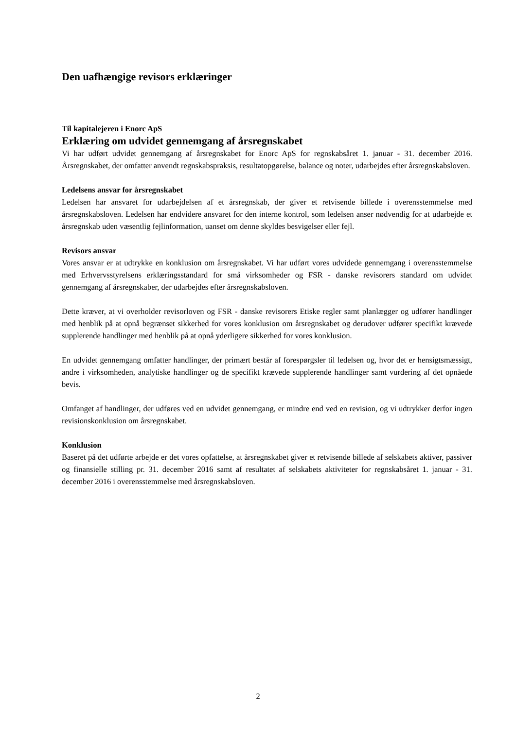Den uafhængige revisors erklæringer
Til kapitalejeren i Enorc ApS
Erklæring om udvidet gennemgang af årsregnskabet
Vi har udført udvidet gennemgang af årsregnskabet for Enorc ApS for regnskabsåret 1. januar - 31. december 2016. Årsregnskabet, der omfatter anvendt regnskabspraksis, resultatopgørelse, balance og noter, udarbejdes efter årsregnskabsloven.
Ledelsens ansvar for årsregnskabet
Ledelsen har ansvaret for udarbejdelsen af et årsregnskab, der giver et retvisende billede i overensstemmelse med årsregnskabsloven. Ledelsen har endvidere ansvaret for den interne kontrol, som ledelsen anser nødvendig for at udarbejde et årsregnskab uden væsentlig fejlinformation, uanset om denne skyldes besvigelser eller fejl.
Revisors ansvar
Vores ansvar er at udtrykke en konklusion om årsregnskabet. Vi har udført vores udvidede gennemgang i overensstemmelse med Erhvervsstyrelsens erklæringsstandard for små virksomheder og FSR - danske revisorers standard om udvidet gennemgang af årsregnskaber, der udarbejdes efter årsregnskabsloven.
Dette kræver, at vi overholder revisorloven og FSR - danske revisorers Etiske regler samt planlægger og udfører handlinger med henblik på at opnå begrænset sikkerhed for vores konklusion om årsregnskabet og derudover udfører specifikt krævede supplerende handlinger med henblik på at opnå yderligere sikkerhed for vores konklusion.
En udvidet gennemgang omfatter handlinger, der primært består af forespørgsler til ledelsen og, hvor det er hensigtsmæssigt, andre i virksomheden, analytiske handlinger og de specifikt krævede supplerende handlinger samt vurdering af det opnåede bevis.
Omfanget af handlinger, der udføres ved en udvidet gennemgang, er mindre end ved en revision, og vi udtrykker derfor ingen revisionskonklusion om årsregnskabet.
Konklusion
Baseret på det udførte arbejde er det vores opfattelse, at årsregnskabet giver et retvisende billede af selskabets aktiver, passiver og finansielle stilling pr. 31. december 2016 samt af resultatet af selskabets aktiviteter for regnskabsåret 1. januar - 31. december 2016 i overensstemmelse med årsregnskabsloven.
2